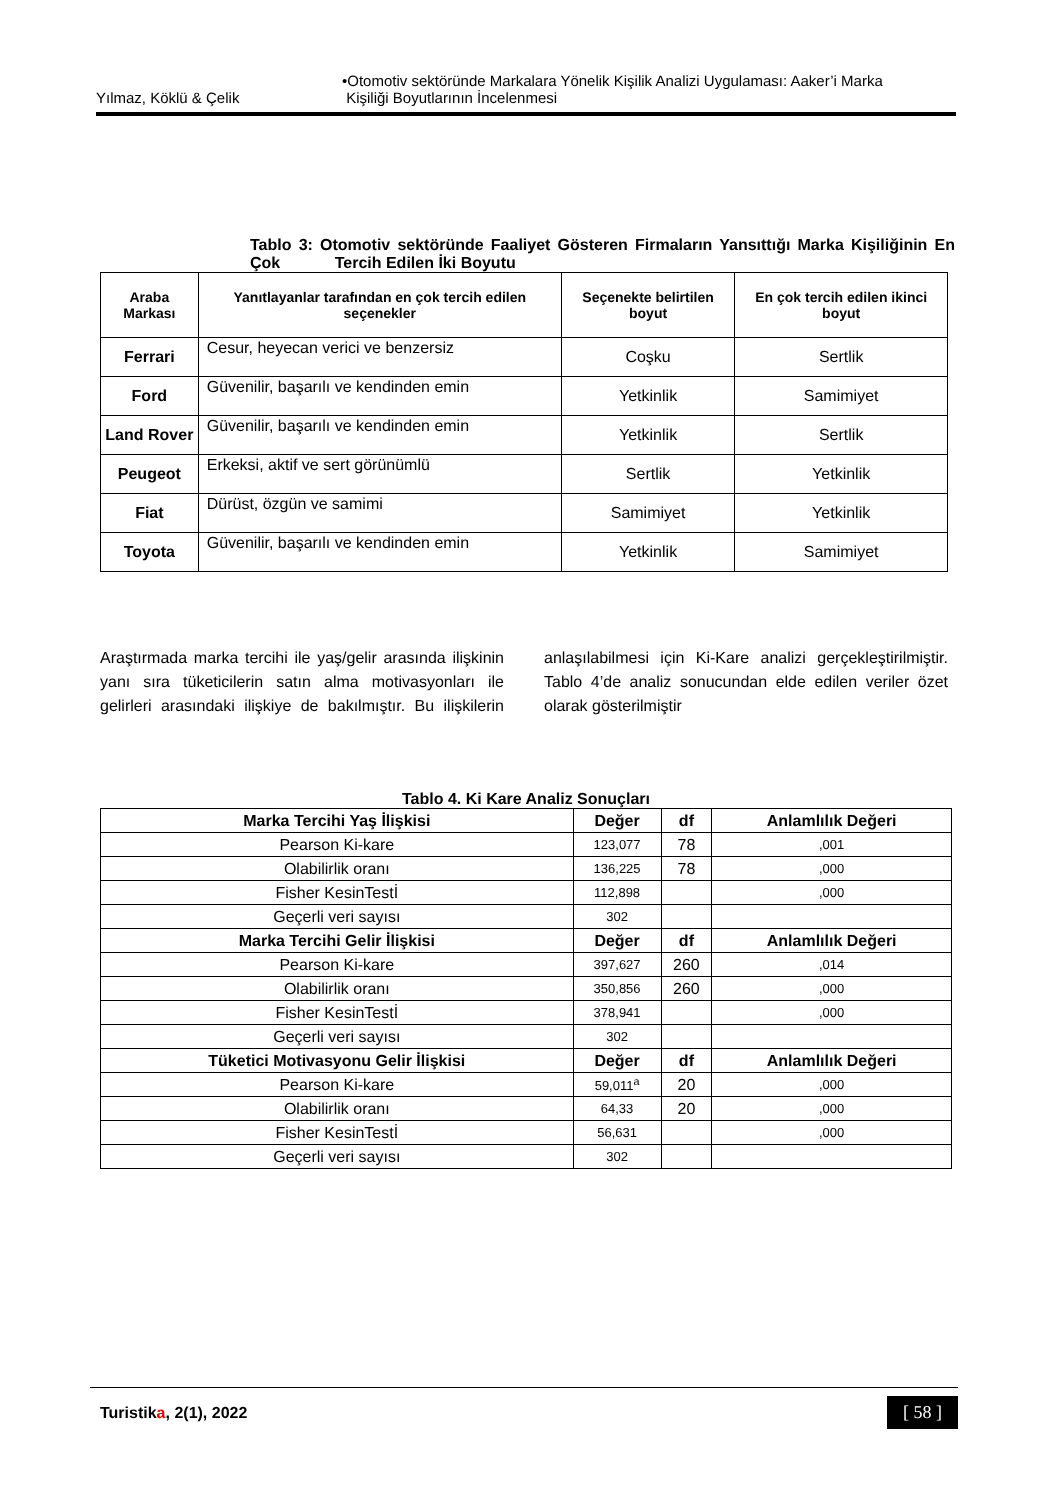Yılmaz, Köklü & Çelik •Otomotiv sektöründe Markalara Yönelik Kişilik Analizi Uygulaması: Aaker’i Marka
Kişiliği Boyutlarının İncelenmesi
Tablo 3: Otomotiv sektöründe Faaliyet Gösteren Firmaların Yansıttığı Marka Kişiliğinin En Çok Tercih Edilen İki Boyutu
| Araba Markası | Yanıtlayanlar tarafından en çok tercih edilen seçenekler | Seçenekte belirtilen boyut | En çok tercih edilen ikinci boyut |
| --- | --- | --- | --- |
| Ferrari | Cesur, heyecan verici ve benzersiz | Coşku | Sertlik |
| Ford | Güvenilir, başarılı ve kendinden emin | Yetkinlik | Samimiyet |
| Land Rover | Güvenilir, başarılı ve kendinden emin | Yetkinlik | Sertlik |
| Peugeot | Erkeksi, aktif ve sert görünümlü | Sertlik | Yetkinlik |
| Fiat | Dürüst, özgün ve samimi | Samimiyet | Yetkinlik |
| Toyota | Güvenilir, başarılı ve kendinden emin | Yetkinlik | Samimiyet |
Araştırmada marka tercihi ile yaş/gelir arasında ilişkinin yanı sıra tüketicilerin satın alma motivasyonları ile gelirleri arasındaki ilişkiye de bakılmıştır. Bu ilişkilerin anlaşılabilmesi için Ki-Kare analizi gerçekleştirilmiştir. Tablo 4’de analiz sonucundan elde edilen veriler özet olarak gösterilmiştir
Tablo 4. Ki Kare Analiz Sonuçları
| Marka Tercihi Yaş İlişkisi | Değer | df | Anlamlılık Değeri |
| Pearson Ki-kare | 123,077 | 78 | ,001 |
| Olabilirlik oranı | 136,225 | 78 | ,000 |
| Fisher KesinTestİ | 112,898 | | ,000 |
| Geçerli veri sayısı | 302 | | |
| Marka Tercihi Gelir İlişkisi | Değer | df | Anlamlılık Değeri |
| Pearson Ki-kare | 397,627 | 260 | ,014 |
| Olabilirlik oranı | 350,856 | 260 | ,000 |
| Fisher KesinTestİ | 378,941 | | ,000 |
| Geçerli veri sayısı | 302 | | |
| Tüketici Motivasyonu Gelir İlişkisi | Değer | df | Anlamlılık Değeri |
| Pearson Ki-kare | 59,011<sup>a</sup> | 20 | ,000 |
| Olabilirlik oranı | 64,33 | 20 | ,000 |
| Fisher KesinTestİ | 56,631 | | ,000 |
| Geçerli veri sayısı | 302 | | |
Turistika, 2(1), 2022 [ 58 ]